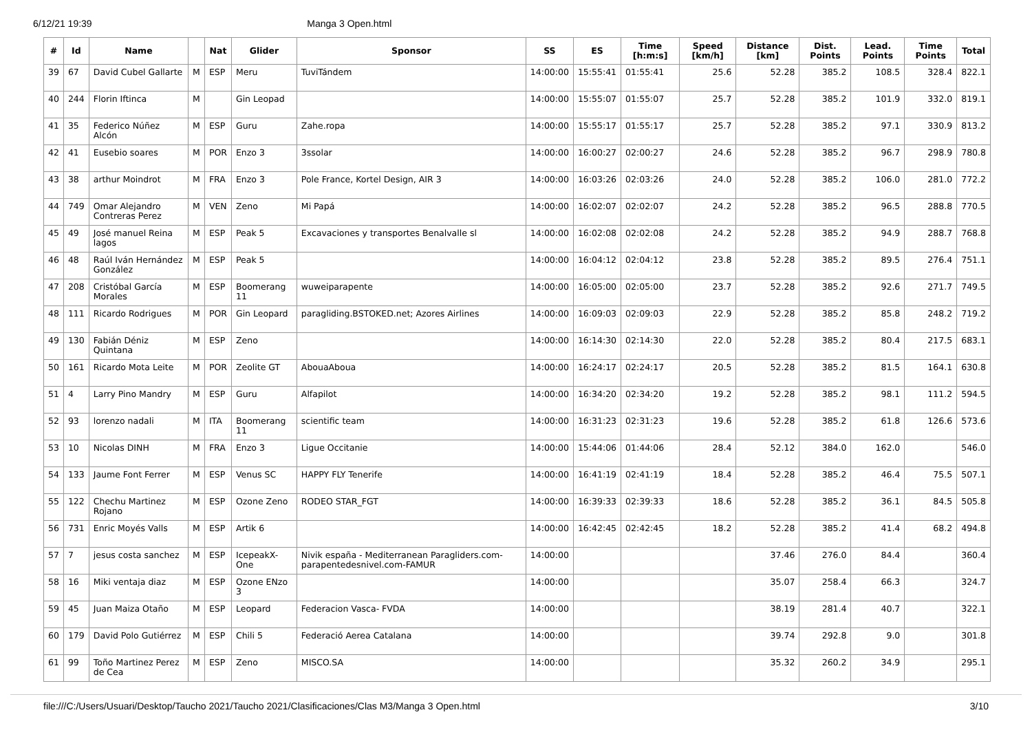6/12/21 19:39 Manga 3 Open.html
| # | Id | Name | | Nat | Glider | Sponsor | SS | ES | Time [h:m:s] | Speed [km/h] | Distance [km] | Dist. Points | Lead. Points | Time Points | Total |
| --- | --- | --- | --- | --- | --- | --- | --- | --- | --- | --- | --- | --- | --- | --- | --- |
| 39 | 67 | David Cubel Gallarte | M | ESP | Meru | TuviTándem | 14:00:00 | 15:55:41 | 01:55:41 | 25.6 | 52.28 | 385.2 | 108.5 | 328.4 | 822.1 |
| 40 | 244 | Florin Iftinca | M | | Gin Leopad | | 14:00:00 | 15:55:07 | 01:55:07 | 25.7 | 52.28 | 385.2 | 101.9 | 332.0 | 819.1 |
| 41 | 35 | Federico Núñez Alcón | M | ESP | Guru | Zahe.ropa | 14:00:00 | 15:55:17 | 01:55:17 | 25.7 | 52.28 | 385.2 | 97.1 | 330.9 | 813.2 |
| 42 | 41 | Eusebio soares | M | POR | Enzo 3 | 3ssolar | 14:00:00 | 16:00:27 | 02:00:27 | 24.6 | 52.28 | 385.2 | 96.7 | 298.9 | 780.8 |
| 43 | 38 | arthur Moindrot | M | FRA | Enzo 3 | Pole France, Kortel Design, AIR 3 | 14:00:00 | 16:03:26 | 02:03:26 | 24.0 | 52.28 | 385.2 | 106.0 | 281.0 | 772.2 |
| 44 | 749 | Omar Alejandro Contreras Perez | M | VEN | Zeno | Mi Papá | 14:00:00 | 16:02:07 | 02:02:07 | 24.2 | 52.28 | 385.2 | 96.5 | 288.8 | 770.5 |
| 45 | 49 | José manuel Reina lagos | M | ESP | Peak 5 | Excavaciones y transportes Benalvalle sl | 14:00:00 | 16:02:08 | 02:02:08 | 24.2 | 52.28 | 385.2 | 94.9 | 288.7 | 768.8 |
| 46 | 48 | Raúl Iván Hernández González | M | ESP | Peak 5 | | 14:00:00 | 16:04:12 | 02:04:12 | 23.8 | 52.28 | 385.2 | 89.5 | 276.4 | 751.1 |
| 47 | 208 | Cristóbal García Morales | M | ESP | Boomerang 11 | wuweiparapente | 14:00:00 | 16:05:00 | 02:05:00 | 23.7 | 52.28 | 385.2 | 92.6 | 271.7 | 749.5 |
| 48 | 111 | Ricardo Rodrigues | M | POR | Gin Leopard | paragliding.BSTOKED.net; Azores Airlines | 14:00:00 | 16:09:03 | 02:09:03 | 22.9 | 52.28 | 385.2 | 85.8 | 248.2 | 719.2 |
| 49 | 130 | Fabián Déniz Quintana | M | ESP | Zeno | | 14:00:00 | 16:14:30 | 02:14:30 | 22.0 | 52.28 | 385.2 | 80.4 | 217.5 | 683.1 |
| 50 | 161 | Ricardo Mota Leite | M | POR | Zeolite GT | AbouaAboua | 14:00:00 | 16:24:17 | 02:24:17 | 20.5 | 52.28 | 385.2 | 81.5 | 164.1 | 630.8 |
| 51 | 4 | Larry Pino Mandry | M | ESP | Guru | Alfapilot | 14:00:00 | 16:34:20 | 02:34:20 | 19.2 | 52.28 | 385.2 | 98.1 | 111.2 | 594.5 |
| 52 | 93 | lorenzo nadali | M | ITA | Boomerang 11 | scientific team | 14:00:00 | 16:31:23 | 02:31:23 | 19.6 | 52.28 | 385.2 | 61.8 | 126.6 | 573.6 |
| 53 | 10 | Nicolas DINH | M | FRA | Enzo 3 | Ligue Occitanie | 14:00:00 | 15:44:06 | 01:44:06 | 28.4 | 52.12 | 384.0 | 162.0 | | 546.0 |
| 54 | 133 | Jaume Font Ferrer | M | ESP | Venus SC | HAPPY FLY Tenerife | 14:00:00 | 16:41:19 | 02:41:19 | 18.4 | 52.28 | 385.2 | 46.4 | 75.5 | 507.1 |
| 55 | 122 | Chechu Martinez Rojano | M | ESP | Ozone Zeno | RODEO STAR_FGT | 14:00:00 | 16:39:33 | 02:39:33 | 18.6 | 52.28 | 385.2 | 36.1 | 84.5 | 505.8 |
| 56 | 731 | Enric Moyés Valls | M | ESP | Artik 6 | | 14:00:00 | 16:42:45 | 02:42:45 | 18.2 | 52.28 | 385.2 | 41.4 | 68.2 | 494.8 |
| 57 | 7 | jesus costa sanchez | M | ESP | IcepeakX-One | Nivik españa - Mediterranean Paragliders.com- parapentedesnivel.com-FAMUR | 14:00:00 | | | | 37.46 | 276.0 | 84.4 | | 360.4 |
| 58 | 16 | Miki ventaja diaz | M | ESP | Ozone ENzo 3 | | 14:00:00 | | | | 35.07 | 258.4 | 66.3 | | 324.7 |
| 59 | 45 | Juan Maiza Otaño | M | ESP | Leopard | Federacion Vasca- FVDA | 14:00:00 | | | | 38.19 | 281.4 | 40.7 | | 322.1 |
| 60 | 179 | David Polo Gutiérrez | M | ESP | Chili 5 | Federació Aerea Catalana | 14:00:00 | | | | 39.74 | 292.8 | 9.0 | | 301.8 |
| 61 | 99 | Toño Martinez Perez de Cea | M | ESP | Zeno | MISCO.SA | 14:00:00 | | | | 35.32 | 260.2 | 34.9 | | 295.1 |
file:///C:/Users/Usuari/Desktop/Taucho 2021/Taucho 2021/Clasificaciones/Clas M3/Manga 3 Open.html 3/10